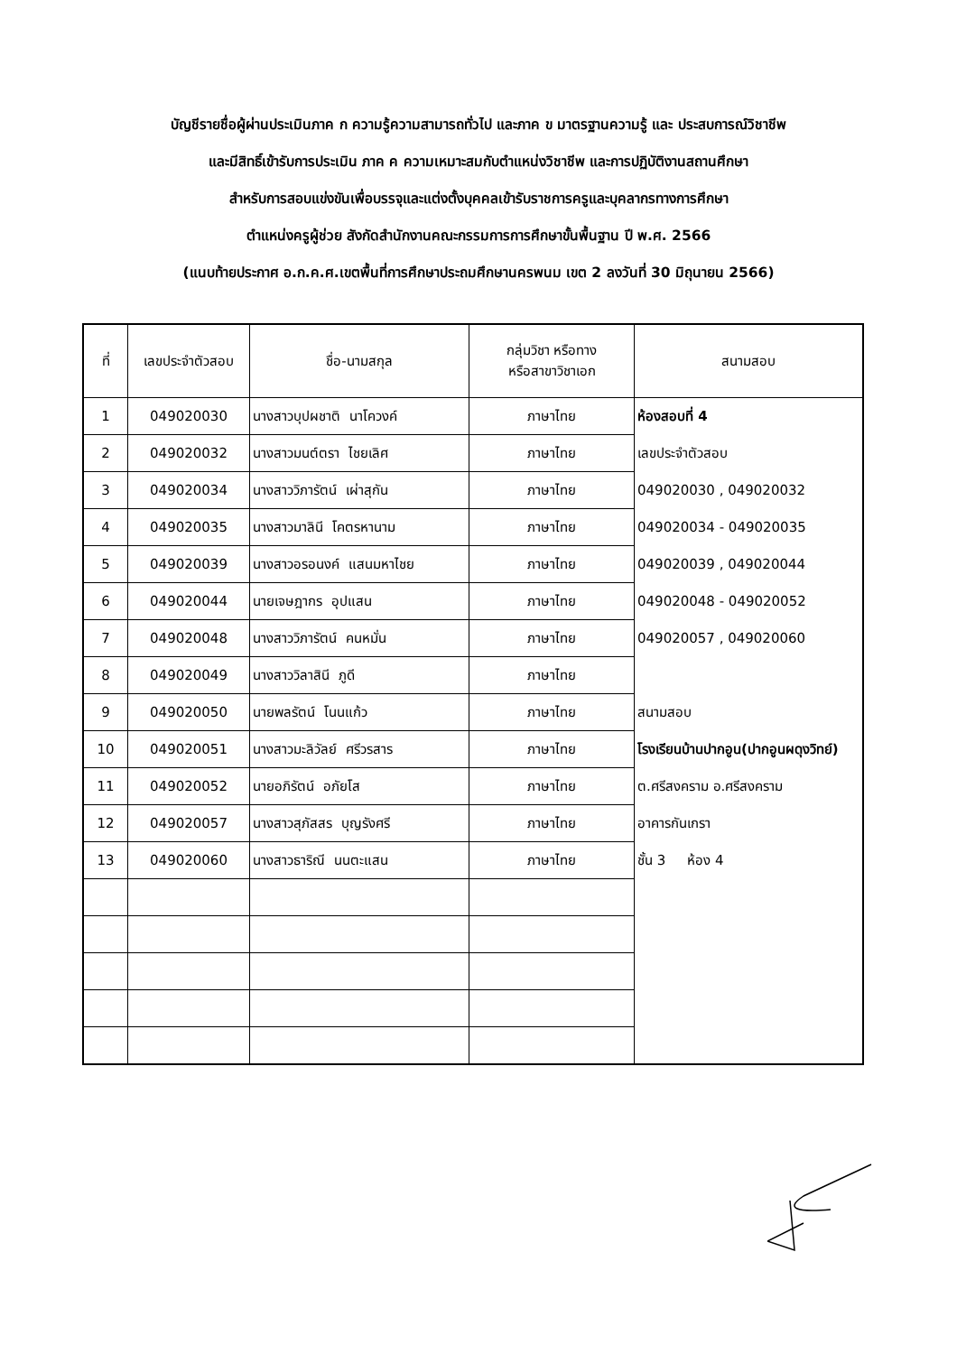บัญชีรายชื่อผู้ผ่านประเมินภาค ก ความรู้ความสามารถทั่วไป และภาค ข มาตรฐานความรู้ และ ประสบการณ์วิชาชีพ
และมีสิทธิ์เข้ารับการประเมิน ภาค ค ความเหมาะสมกับตำแหน่งวิชาชีพ และการปฏิบัติงานสถานศึกษา
สำหรับการสอบแข่งขันเพื่อบรรจุและแต่งตั้งบุคคลเข้ารับราชการครูและบุคลากรทางการศึกษา
ตำแหน่งครูผู้ช่วย สังกัดสำนักงานคณะกรรมการการศึกษาขั้นพื้นฐาน ปี พ.ศ. 2566
(แนบท้ายประกาศ อ.ก.ค.ศ.เขตพื้นที่การศึกษาประถมศึกษานครพนม เขต 2 ลงวันที่ 30 มิถุนายน 2566)
| ที่ | เลขประจำตัวสอบ | ชื่อ-นามสกุล | กลุ่มวิชา หรือทาง หรือสาขาวิชาเอก | สนามสอบ |
| --- | --- | --- | --- | --- |
| 1 | 049020030 | นางสาวบุปผชาติ นาโควงค์ | ภาษาไทย | ห้องสอบที่ 4 เลขประจำตัวสอบ 049020030 , 049020032 049020034 - 049020035 049020039 , 049020044 049020048 - 049020052 049020057 , 049020060 สนามสอบ โรงเรียนบ้านปากอูน(ปากอูนผดุงวิทย์) ต.ศรีสงคราม อ.ศรีสงคราม อาคารกันเกรา ชั้น 3 ห้อง 4 |
| 2 | 049020032 | นางสาวมนต์ตรา ไชยเลิศ | ภาษาไทย | |
| 3 | 049020034 | นางสาววิภารัตน์ เผ่าสุกัน | ภาษาไทย | |
| 4 | 049020035 | นางสาวมาลินี โคตรหานาม | ภาษาไทย | |
| 5 | 049020039 | นางสาวอรอนงค์ แสนมหาไชย | ภาษาไทย | |
| 6 | 049020044 | นายเจษฎากร อุปแสน | ภาษาไทย | |
| 7 | 049020048 | นางสาววิภารัตน์ คนหมั่น | ภาษาไทย | |
| 8 | 049020049 | นางสาววิลาสินี ภูดี | ภาษาไทย | |
| 9 | 049020050 | นายพลรัตน์ โนนแก้ว | ภาษาไทย | |
| 10 | 049020051 | นางสาวมะลิวัลย์ ศรีวรสาร | ภาษาไทย | |
| 11 | 049020052 | นายอภิรัตน์ อภัยโส | ภาษาไทย | |
| 12 | 049020057 | นางสาวสุภัสสร บุญรังศรี | ภาษาไทย | |
| 13 | 049020060 | นางสาวธาริณี นนตะแสน | ภาษาไทย | |